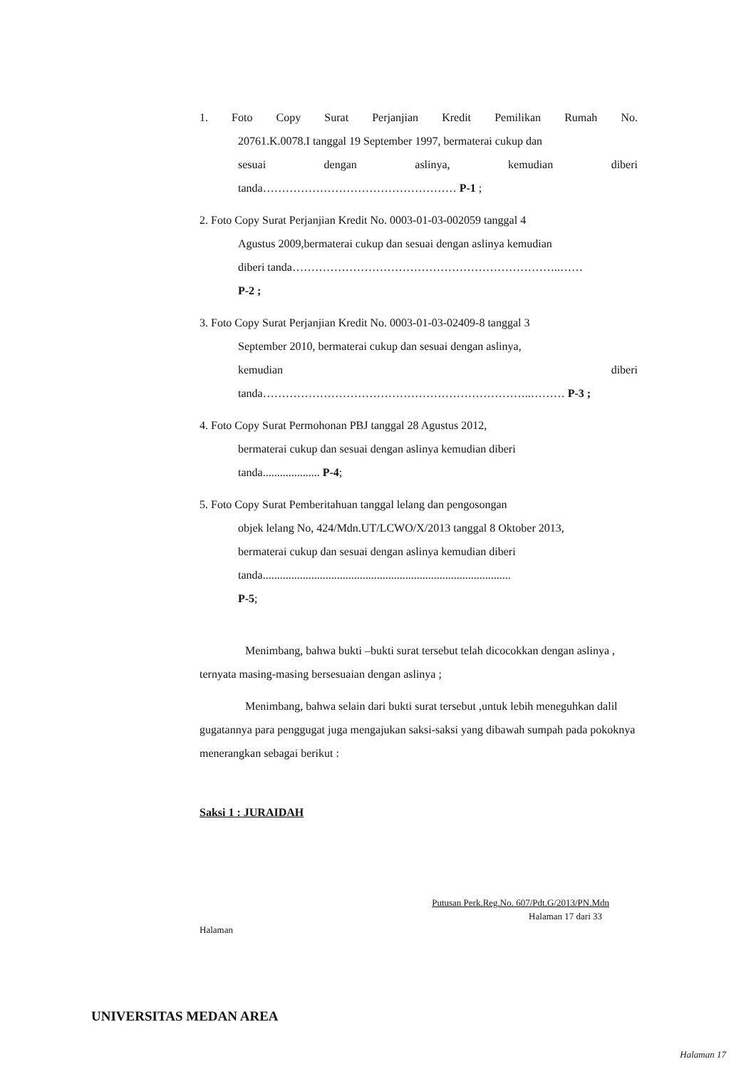1. Foto Copy Surat Perjanjian Kredit Pemilikan Rumah No.
20761.K.0078.I tanggal 19 September 1997, bermaterai cukup dan
sesuai dengan aslinya, kemudian diberi
tanda…………………………………………… P-1 ;
2. Foto Copy Surat Perjanjian Kredit No. 0003-01-03-002059 tanggal 4
Agustus 2009,bermaterai cukup dan sesuai dengan aslinya kemudian
diberi tanda……………………………………………………………..……
P-2 ;
3. Foto Copy Surat Perjanjian Kredit No. 0003-01-03-02409-8 tanggal 3
September 2010, bermaterai cukup dan sesuai dengan aslinya,
kemudian diberi
tanda……………………………………………………………..……… P-3 ;
4. Foto Copy Surat Permohonan PBJ tanggal 28 Agustus 2012,
bermaterai cukup dan sesuai dengan aslinya kemudian diberi
tanda.................... P-4;
5. Foto Copy Surat Pemberitahuan tanggal lelang dan pengosongan
objek lelang No, 424/Mdn.UT/LCWO/X/2013 tanggal 8 Oktober 2013,
bermaterai cukup dan sesuai dengan aslinya kemudian diberi
tanda.......................................................................................
P-5;
Menimbang, bahwa bukti –bukti surat tersebut telah dicocokkan dengan aslinya , ternyata masing-masing bersesuaian dengan aslinya ;
Menimbang, bahwa selain dari bukti surat tersebut ,untuk lebih meneguhkan dalil gugatannya para penggugat juga mengajukan saksi-saksi yang dibawah sumpah pada pokoknya menerangkan sebagai berikut :
Saksi 1 : JURAIDAH
Putusan Perk.Reg.No. 607/Pdt.G/2013/PN.Mdn
Halaman 17 dari 33
Halaman
UNIVERSITAS MEDAN AREA
Halaman 17